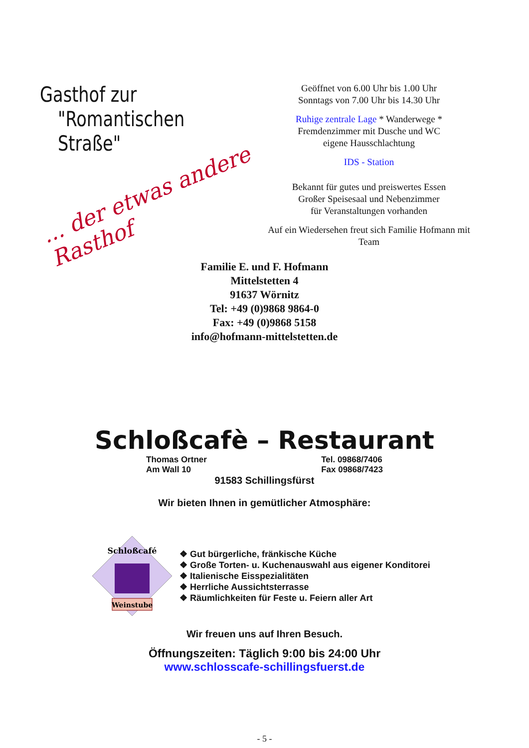Gasthof zur
"Romantischen Straße"
... der etwas andere Rasthof
Geöffnet von 6.00 Uhr bis 1.00 Uhr
Sonntags von 7.00 Uhr bis 14.30 Uhr
Ruhige zentrale Lage * Wanderwege *
Fremdenzimmer mit Dusche und WC
eigene Hausschlachtung
IDS - Station
Bekannt für gutes und preiswertes Essen
Großer Speisesaal und Nebenzimmer
für Veranstaltungen vorhanden
Auf ein Wiedersehen freut sich Familie Hofmann mit Team
Familie E. und F. Hofmann
Mittelstetten 4
91637 Wörnitz
Tel: +49 (0)9868 9864-0
Fax: +49 (0)9868 5158
info@hofmann-mittelstetten.de
Schloßcafè – Restaurant
Thomas Ortner
Am Wall 10 Tel. 09868/7406
Fax 09868/7423
91583 Schillingsfürst
Wir bieten Ihnen in gemütlicher Atmosphäre:
Weinstube
Schloßcafé
❖ Gut bürgerliche, fränkische Küche
❖ Große Torten- u. Kuchenauswahl aus eigener Konditorei
❖ Italienische Eisspezialitäten
❖ Herrliche Aussichtsterrasse
❖ Räumlichkeiten für Feste u. Feiern aller Art
Wir freuen uns auf Ihren Besuch.
Öffnungszeiten: Täglich 9:00 bis 24:00 Uhr
www.schlosscafe-schillingsfuerst.de
- 5 -